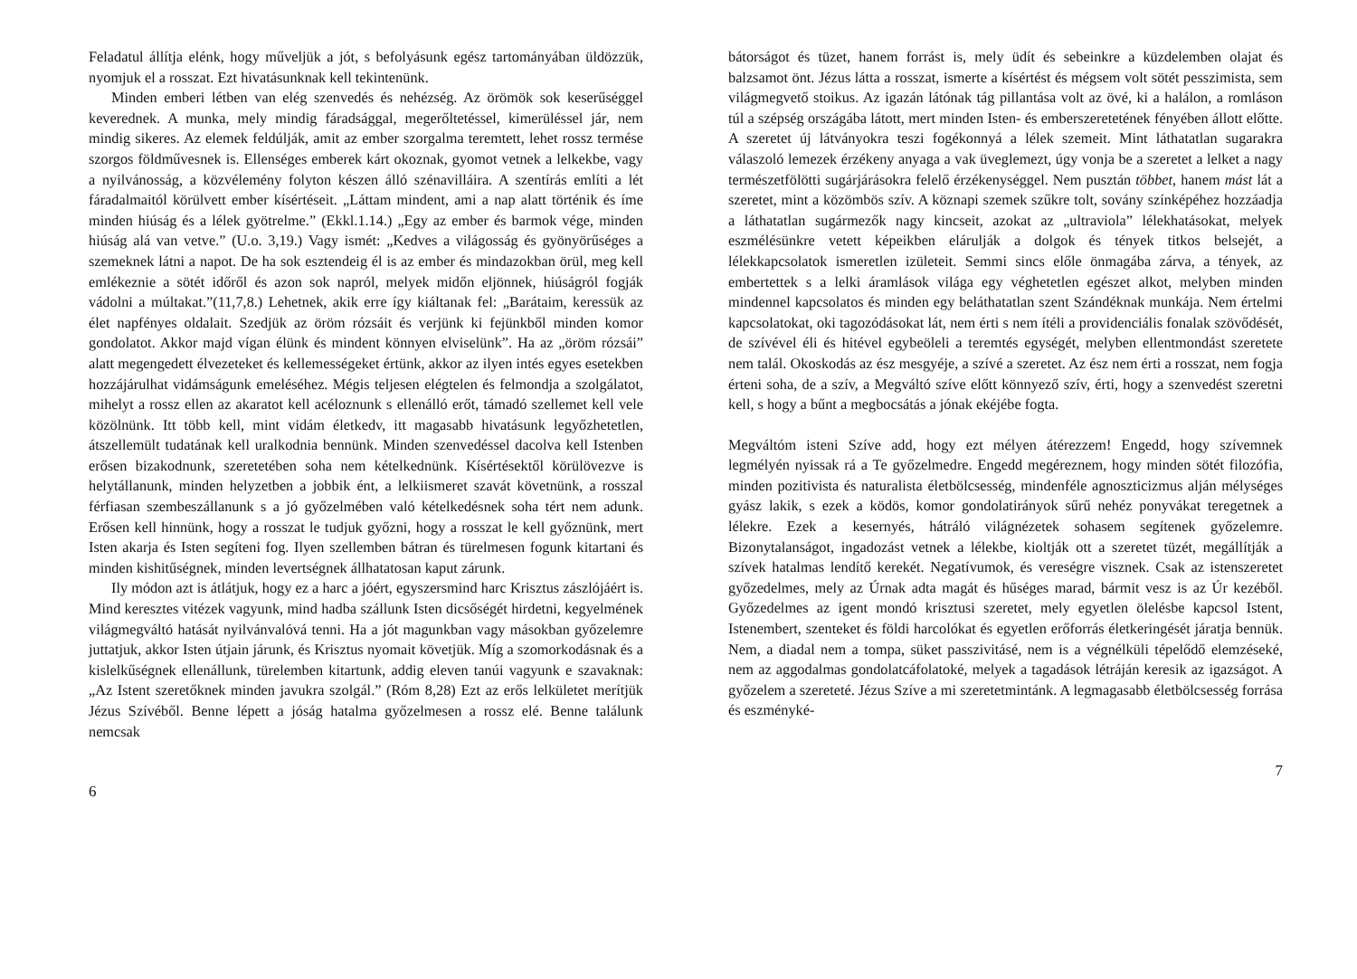Feladatul állítja elénk, hogy műveljük a jót, s befolyásunk egész tartományában üldözzük, nyomjuk el a rosszat. Ezt hivatásunknak kell tekintenünk.
Minden emberi létben van elég szenvedés és nehézség. Az örömök sok keserűséggel keverednek. A munka, mely mindig fáradsággal, megerőltetéssel, kimerüléssel jár, nem mindig sikeres. Az elemek feldúlják, amit az ember szorgalma teremtett, lehet rossz termése szorgos földművesnek is. Ellenséges emberek kárt okoznak, gyomot vetnek a lelkekbe, vagy a nyilvánosság, a közvélemény folyton készen álló szénavilláira. A szentírás említi a lét fáradalmaitól körülvett ember kísértéseit. „Láttam mindent, ami a nap alatt történik és íme minden hiúság és a lélek gyötrelme.” (Ekkl.1.14.) „Egy az ember és barmok vége, minden hiúság alá van vetve.” (U.o. 3,19.) Vagy ismét: „Kedves a világosság és gyönyörűséges a szemeknek látni a napot. De ha sok esztendeig él is az ember és mindazokban örül, meg kell emlékeznie a sötét időről és azon sok napról, melyek midőn eljönnek, hiúságról fogják vádolni a múltakat.”(11,7,8.) Lehetnek, akik erre így kiáltanak fel: „Barátaim, keressük az élet napfényes oldalait. Szedjük az öröm rózsáit és verjünk ki fejünkből minden komor gondolatot. Akkor majd vígan élünk és mindent könnyen elviselünk”. Ha az „öröm rózsái” alatt megengedett élvezeteket és kellemességeket értünk, akkor az ilyen intés egyes esetekben hozzájárulhat vidámságunk emeléséhez. Mégis teljesen elégtelen és felmondja a szolgálatot, mihelyt a rossz ellen az akaratot kell acéloznunk s ellenálló erőt, támadó szellemet kell vele közölnünk. Itt több kell, mint vidám életkedv, itt magasabb hivatásunk legyőzhetetlen, átszellemült tudatának kell uralkodnia bennünk. Minden szenvedéssel dacolva kell Istenben erősen bizakodnunk, szeretetében soha nem kételkednünk. Kísértésektől körülövezve is helytállanunk, minden helyzetben a jobbik ént, a lelkiismeret szavát követnünk, a rosszal férfiasan szembeszállanunk s a jó győzelmében való kételkedésnek soha tért nem adunk. Erősen kell hinnünk, hogy a rosszat le tudjuk győzni, hogy a rosszat le kell győznünk, mert Isten akarja és Isten segíteni fog. Ilyen szellemben bátran és türelmesen fogunk kitartani és minden kishitűségnek, minden levertségnek állhatatosan kaput zárunk.
Ily módon azt is átlátjuk, hogy ez a harc a jóért, egyszersmind harc Krisztus zászlójáért is. Mind keresztes vitézek vagyunk, mind hadba szállunk Isten dicsőségét hirdetni, kegyelmének világmegváltó hatását nyilvánvalóvá tenni. Ha a jót magunkban vagy másokban győzelemre juttatjuk, akkor Isten útjain járunk, és Krisztus nyomait követjük. Míg a szomorkodásnak és a kislelkűségnek ellenállunk, türelemben kitartunk, addig eleven tanúi vagyunk e szavaknak: „Az Istent szeretőknek minden javukra szolgál.” (Róm 8,28) Ezt az erős lelkületet merítjük Jézus Szívéből. Benne lépett a jóság hatalma győzelmesen a rossz elé. Benne találunk nemcsak
6
bátorságot és tüzet, hanem forrást is, mely üdít és sebeinkre a küzdelemben olajat és balzsamot önt. Jézus látta a rosszat, ismerte a kísértést és mégsem volt sötét pesszimista, sem világmegvető stoikus. Az igazán látónak tág pillantása volt az övé, ki a halálon, a romláson túl a szépség országába látott, mert minden Isten- és emberszeretetének fényében állott előtte. A szeretet új látványokra teszi fogékonnyá a lélek szemeit. Mint láthatatlan sugarakra válaszoló lemezek érzékeny anyaga a vak üveglemezt, úgy vonja be a szeretet a lelket a nagy természetfölötti sugárjárásokra felelő érzékenységgel. Nem pusztán többet, hanem mást lát a szeretet, mint a közömbös szív. A köznapi szemek szűkre tolt, sovány színképéhez hozzáadja a láthatatlan sugármezők nagy kincseit, azokat az „ultraviola” lélekhatásokat, melyek eszmélésünkre vetett képeikben elárulják a dolgok és tények titkos belsejét, a lélekkapcsolatok ismeretlen izületeit. Semmi sincs előle önmagába zárva, a tények, az embertettek s a lelki áramlások világa egy véghetetlen egészet alkot, melyben minden mindennel kapcsolatos és minden egy beláthatatlan szent Szándéknak munkája. Nem értelmi kapcsolatokat, oki tagozódásokat lát, nem érti s nem ítéli a providenciális fonalak szövődését, de szívével éli és hitével egybeöleli a teremtés egységét, melyben ellentmondást szeretete nem talál. Okoskodás az ész mesgyéje, a szívé a szeretet. Az ész nem érti a rosszat, nem fogja érteni soha, de a szív, a Megváltó szíve előtt könnyező szív, érti, hogy a szenvedést szeretni kell, s hogy a bűnt a megbocsátás a jónak ekéjébe fogta.
Megváltóm isteni Szíve add, hogy ezt mélyen átérezzem! Engedd, hogy szívemnek legmélyén nyissak rá a Te győzelmedre. Engedd megéreznem, hogy minden sötét filozófia, minden pozitivista és naturalista életbölcsesség, mindenféle agnoszticizmus alján mélységes gyász lakik, s ezek a ködös, komor gondolatirányok sűrű nehéz ponyvákat teregetnek a lélekre. Ezek a kesernyés, hátráló világnézetek sohasem segítenek győzelemre. Bizonytalanságot, ingadozást vetnek a lélekbe, kioltják ott a szeretet tüzét, megállítják a szívek hatalmas lendítő kerekét. Negatívumok, és vereségre visznek. Csak az istenszeretet győzedelmes, mely az Úrnak adta magát és hűséges marad, bármit vesz is az Úr kezéből. Győzedelmes az igent mondó krisztusi szeretet, mely egyetlen ölelésbe kapcsol Istent, Istenembert, szenteket és földi harcolókat és egyetlen erőforrás életkeringését járatja bennük. Nem, a diadal nem a tompa, süket passzivitásé, nem is a végnélküli tépelődő elemzéseké, nem az aggodalmas gondolatcáfolatoké, melyek a tagadások létráján keresik az igazságot. A győzelem a szereteté. Jézus Szíve a mi szeretetmintánk. A legmagasabb életbölcsesség forrása és eszményké-
7